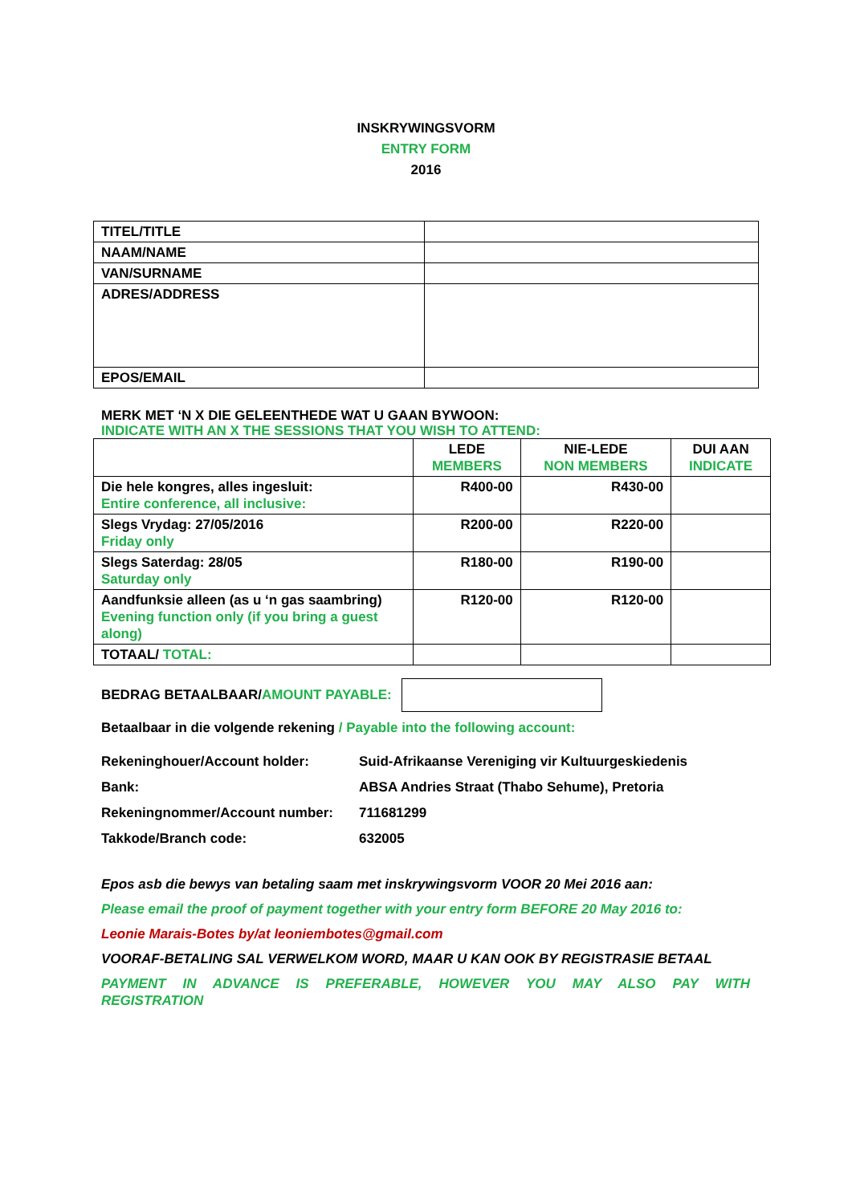INSKRYWINGSVORM
ENTRY FORM
2016
| TITEL/TITLE | |
| NAAM/NAME | |
| VAN/SURNAME | |
| ADRES/ADDRESS | |
| EPOS/EMAIL | |
MERK MET ‘N X DIE GELEENTHEDE WAT U GAAN BYWOON:
INDICATE WITH AN X THE SESSIONS THAT YOU WISH TO ATTEND:
| | LEDE MEMBERS | NIE-LEDE NON MEMBERS | DUI AAN INDICATE |
| Die hele kongres, alles ingesluit: Entire conference, all inclusive: | R400-00 | R430-00 | |
| Slegs Vrydag: 27/05/2016 Friday only | R200-00 | R220-00 | |
| Slegs Saterdag: 28/05 Saturday only | R180-00 | R190-00 | |
| Aandfunksie alleen (as u ‘n gas saambring) Evening function only (if you bring a guest along) | R120-00 | R120-00 | |
| TOTAAL/ TOTAL: | | | |
BEDRAG BETAALBAAR/ AMOUNT PAYABLE:
Betaalbaar in die volgende rekening / Payable into the following account:
Rekeninghouer/Account holder: Suid-Afrikaanse Vereniging vir Kultuurgeskiedenis
Bank: ABSA Andries Straat (Thabo Sehume), Pretoria
Rekeningnommer/Account number: 711681299
Takkode/Branch code: 632005
Epos asb die bewys van betaling saam met inskrywingsvorm VOOR 20 Mei 2016 aan:
Please email the proof of payment together with your entry form BEFORE 20 May 2016 to:
Leonie Marais-Botes by/at leoniembotes@gmail.com
VOORAF-BETALING SAL VERWELKOM WORD, MAAR U KAN OOK BY REGISTRASIE BETAAL
PAYMENT IN ADVANCE IS PREFERABLE, HOWEVER YOU MAY ALSO PAY WITH REGISTRATION